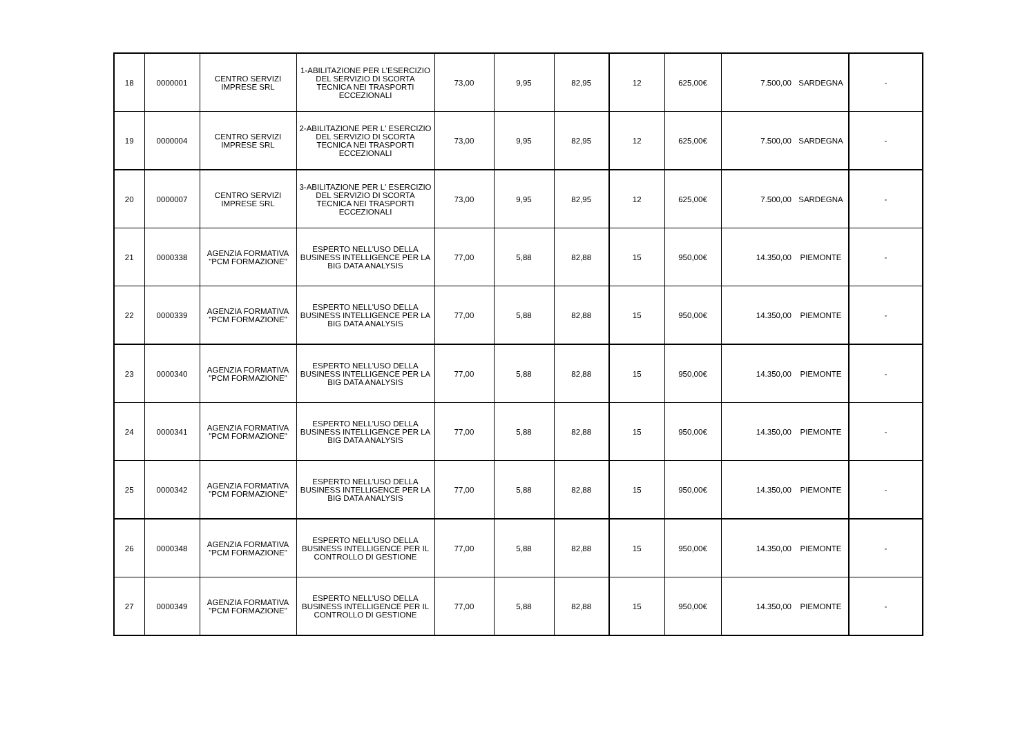| 18 | 0000001 | CENTRO SERVIZI IMPRESE SRL | 1-ABILITAZIONE PER L'ESERCIZIO DEL SERVIZIO DI SCORTA TECNICA NEI TRASPORTI ECCEZIONALI | 73,00 | 9,95 | 82,95 | 12 | 625,00€ | 7.500,00 | SARDEGNA | - |
| 19 | 0000004 | CENTRO SERVIZI IMPRESE SRL | 2-ABILITAZIONE PER L' ESERCIZIO DEL SERVIZIO DI SCORTA TECNICA NEI TRASPORTI ECCEZIONALI | 73,00 | 9,95 | 82,95 | 12 | 625,00€ | 7.500,00 | SARDEGNA | - |
| 20 | 0000007 | CENTRO SERVIZI IMPRESE SRL | 3-ABILITAZIONE PER L' ESERCIZIO DEL SERVIZIO DI SCORTA TECNICA NEI TRASPORTI ECCEZIONALI | 73,00 | 9,95 | 82,95 | 12 | 625,00€ | 7.500,00 | SARDEGNA | - |
| 21 | 0000338 | AGENZIA FORMATIVA "PCM FORMAZIONE" | ESPERTO NELL'USO DELLA BUSINESS INTELLIGENCE PER LA BIG DATA ANALYSIS | 77,00 | 5,88 | 82,88 | 15 | 950,00€ | 14.350,00 | PIEMONTE | - |
| 22 | 0000339 | AGENZIA FORMATIVA "PCM FORMAZIONE" | ESPERTO NELL'USO DELLA BUSINESS INTELLIGENCE PER LA BIG DATA ANALYSIS | 77,00 | 5,88 | 82,88 | 15 | 950,00€ | 14.350,00 | PIEMONTE | - |
| 23 | 0000340 | AGENZIA FORMATIVA "PCM FORMAZIONE" | ESPERTO NELL'USO DELLA BUSINESS INTELLIGENCE PER LA BIG DATA ANALYSIS | 77,00 | 5,88 | 82,88 | 15 | 950,00€ | 14.350,00 | PIEMONTE | - |
| 24 | 0000341 | AGENZIA FORMATIVA "PCM FORMAZIONE" | ESPERTO NELL'USO DELLA BUSINESS INTELLIGENCE PER LA BIG DATA ANALYSIS | 77,00 | 5,88 | 82,88 | 15 | 950,00€ | 14.350,00 | PIEMONTE | - |
| 25 | 0000342 | AGENZIA FORMATIVA "PCM FORMAZIONE" | ESPERTO NELL'USO DELLA BUSINESS INTELLIGENCE PER LA BIG DATA ANALYSIS | 77,00 | 5,88 | 82,88 | 15 | 950,00€ | 14.350,00 | PIEMONTE | - |
| 26 | 0000348 | AGENZIA FORMATIVA "PCM FORMAZIONE" | ESPERTO NELL'USO DELLA BUSINESS INTELLIGENCE PER IL CONTROLLO DI GESTIONE | 77,00 | 5,88 | 82,88 | 15 | 950,00€ | 14.350,00 | PIEMONTE | - |
| 27 | 0000349 | AGENZIA FORMATIVA "PCM FORMAZIONE" | ESPERTO NELL'USO DELLA BUSINESS INTELLIGENCE PER IL CONTROLLO DI GESTIONE | 77,00 | 5,88 | 82,88 | 15 | 950,00€ | 14.350,00 | PIEMONTE | - |